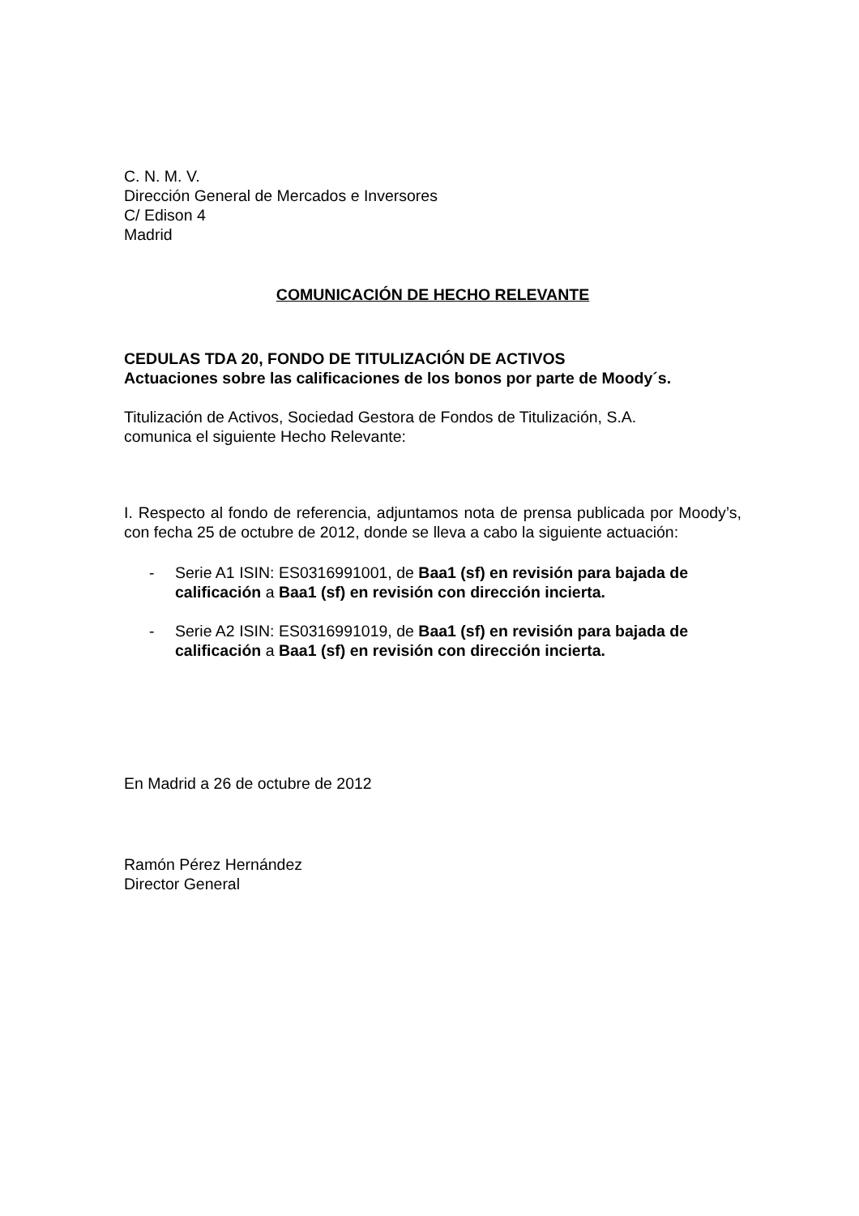C. N. M. V.
Dirección General de Mercados e Inversores
C/ Edison 4
Madrid
COMUNICACIÓN DE HECHO RELEVANTE
CEDULAS TDA 20, FONDO DE TITULIZACIÓN DE ACTIVOS
Actuaciones sobre las calificaciones de los bonos por parte de Moody´s.
Titulización de Activos, Sociedad Gestora de Fondos de Titulización, S.A.
comunica el siguiente Hecho Relevante:
I. Respecto al fondo de referencia, adjuntamos nota de prensa publicada por Moody’s, con fecha 25 de octubre de 2012, donde se lleva a cabo la siguiente actuación:
- Serie A1 ISIN: ES0316991001, de Baa1 (sf) en revisión para bajada de calificación a Baa1 (sf) en revisión con dirección incierta.
- Serie A2 ISIN: ES0316991019, de Baa1 (sf) en revisión para bajada de calificación a Baa1 (sf) en revisión con dirección incierta.
En Madrid a 26 de octubre de 2012
Ramón Pérez Hernández
Director General